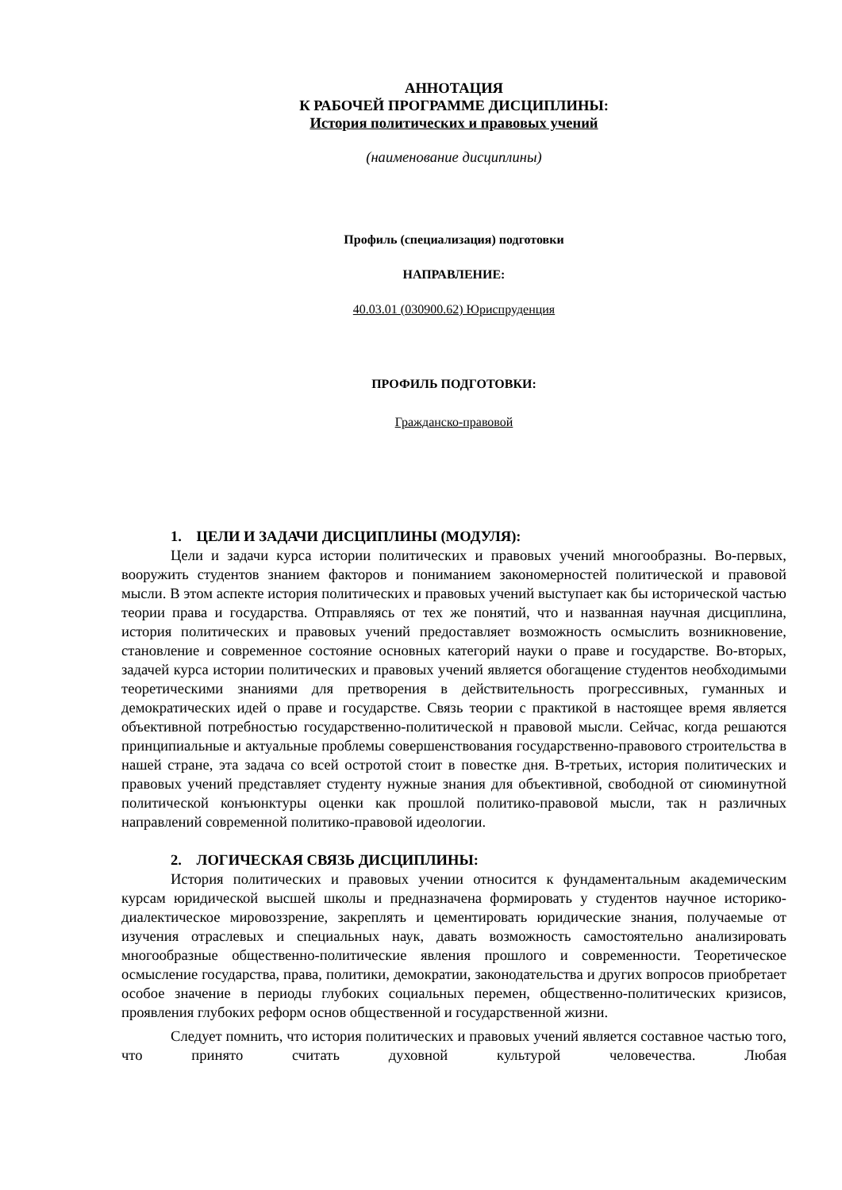АННОТАЦИЯ
К РАБОЧЕЙ ПРОГРАММЕ ДИСЦИПЛИНЫ:
История политических и правовых учений
(наименование дисциплины)
Профиль (специализация) подготовки
НАПРАВЛЕНИЕ:
40.03.01 (030900.62) Юриспруденция
ПРОФИЛЬ ПОДГОТОВКИ:
Гражданско-правовой
1. ЦЕЛИ И ЗАДАЧИ ДИСЦИПЛИНЫ (МОДУЛЯ):
Цели и задачи курса истории политических и правовых учений многообразны. Во-первых, вооружить студентов знанием факторов и пониманием закономерностей политической и правовой мысли. В этом аспекте история политических и правовых учений выступает как бы исторической частью теории права и государства. Отправляясь от тех же понятий, что и названная научная дисциплина, история политических и правовых учений предоставляет возможность осмыслить возникновение, становление и современное состояние основных категорий науки о праве и государстве. Во-вторых, задачей курса истории политических и правовых учений является обогащение студентов необходимыми теоретическими знаниями для претворения в действительность прогрессивных, гуманных и демократических идей о праве и государстве. Связь теории с практикой в настоящее время является объективной потребностью государственно-политической н правовой мысли. Сейчас, когда решаются принципиальные и актуальные проблемы совершенствования государственно-правового строительства в нашей стране, эта задача со всей остротой стоит в повестке дня. В-третьих, история политических и правовых учений представляет студенту нужные знания для объективной, свободной от сиюминутной политической конъюнктуры оценки как прошлой политико-правовой мысли, так н различных направлений современной политико-правовой идеологии.
2. ЛОГИЧЕСКАЯ СВЯЗЬ ДИСЦИПЛИНЫ:
История политических и правовых учении относится к фундаментальным академическим курсам юридической высшей школы и предназначена формировать у студентов научное историко-диалектическое мировоззрение, закреплять и цементировать юридические знания, получаемые от изучения отраслевых и специальных наук, давать возможность самостоятельно анализировать многообразные общественно-политические явления прошлого и современности. Теоретическое осмысление государства, права, политики, демократии, законодательства и других вопросов приобретает особое значение в периоды глубоких социальных перемен, общественно-политических кризисов, проявления глубоких реформ основ общественной и государственной жизни.
Следует помнить, что история политических и правовых учений является составное частью того, что принято считать духовной культурой человечества. Любая